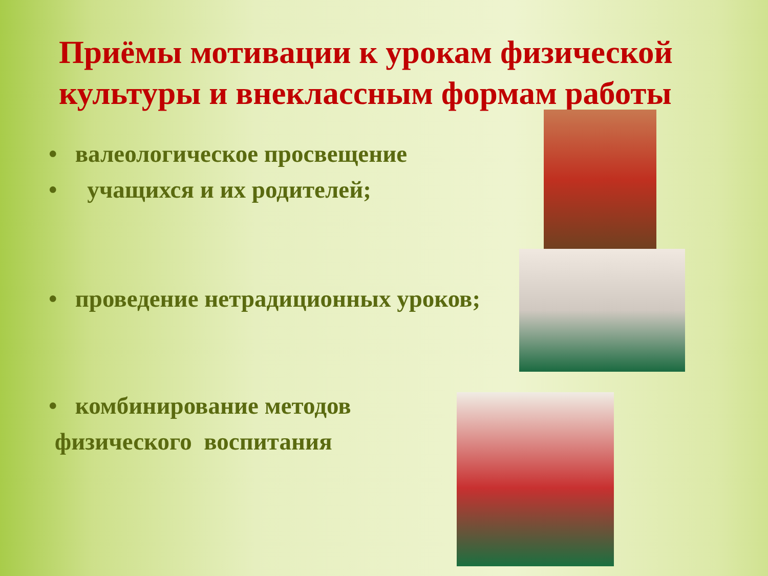Приёмы мотивации к урокам физической культуры и внеклассным формам работы
• валеологическое просвещение
• учащихся и их родителей;
• проведение нетрадиционных уроков;
• комбинирование методов
физического воспитания